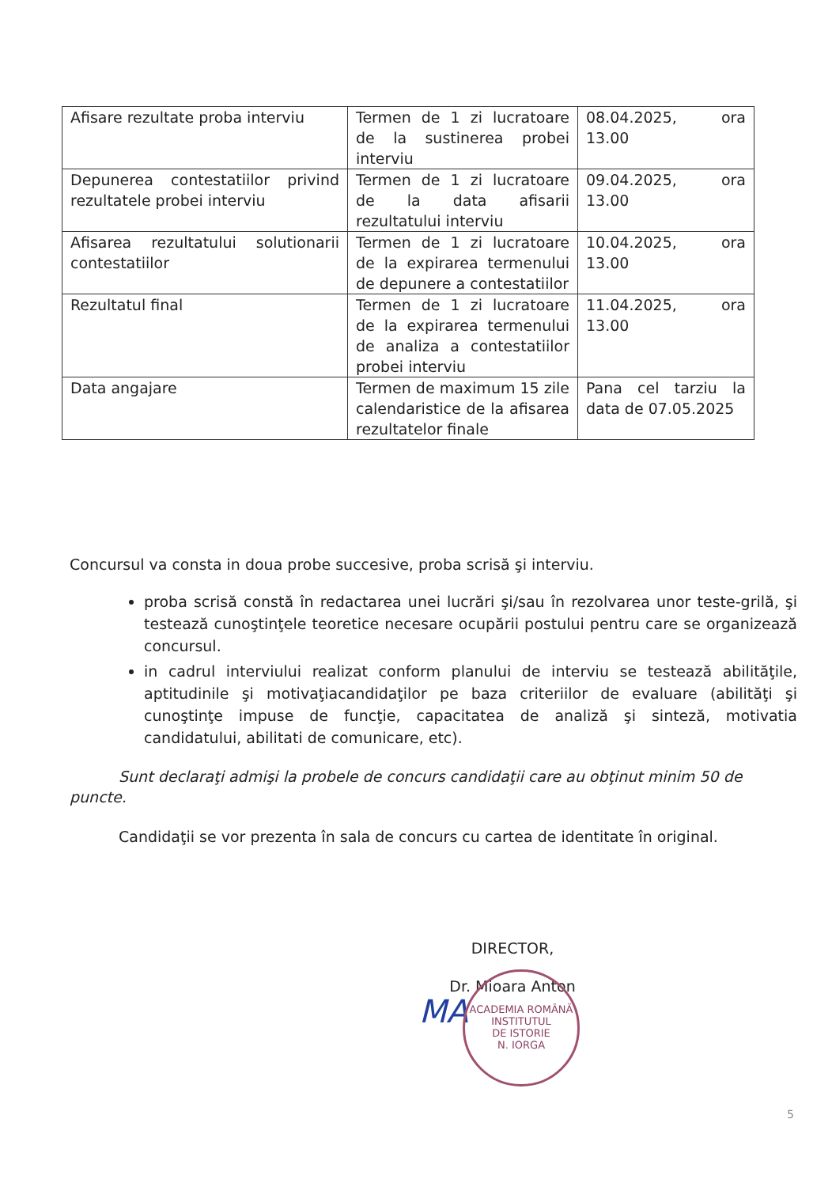| Afisare rezultate proba interviu | Termen de 1 zi lucratoare de la sustinerea probei interviu | 08.04.2025, ora 13.00 |
| Depunerea contestatiilor privind rezultatele probei interviu | Termen de 1 zi lucratoare de la data afisarii rezultatului interviu | 09.04.2025, ora 13.00 |
| Afisarea rezultatului solutionarii contestatiilor | Termen de 1 zi lucratoare de la expirarea termenului de depunere a contestatiilor | 10.04.2025, ora 13.00 |
| Rezultatul final | Termen de 1 zi lucratoare de la expirarea termenului de analiza a contestatiilor probei interviu | 11.04.2025, ora 13.00 |
| Data angajare | Termen de maximum 15 zile calendaristice de la afisarea rezultatelor finale | Pana cel tarziu la data de 07.05.2025 |
Concursul va consta in doua probe succesive, proba scrisă şi interviu.
proba scrisă constă în redactarea unei lucrări şi/sau în rezolvarea unor teste-grilă, şi testează cunoştinţele teoretice necesare ocupării postului pentru care se organizează concursul.
in cadrul interviului realizat conform planului de interviu se testează abilităţile, aptitudinile şi motivaţiacandidaţilor pe baza criteriilor de evaluare (abilităţi şi cunoştinţe impuse de funcţie, capacitatea de analiză şi sinteză, motivatia candidatului, abilitati de comunicare, etc).
Sunt declaraţi admişi la probele de concurs candidaţii care au obţinut minim 50 de puncte.
Candidaţii se vor prezenta în sala de concurs cu cartea de identitate în original.
DIRECTOR,
Dr. Mioara Anton
MA
ACADEMIA ROMÂNĂ
INSTITUTUL
DE ISTORIE
N. IORGA
5